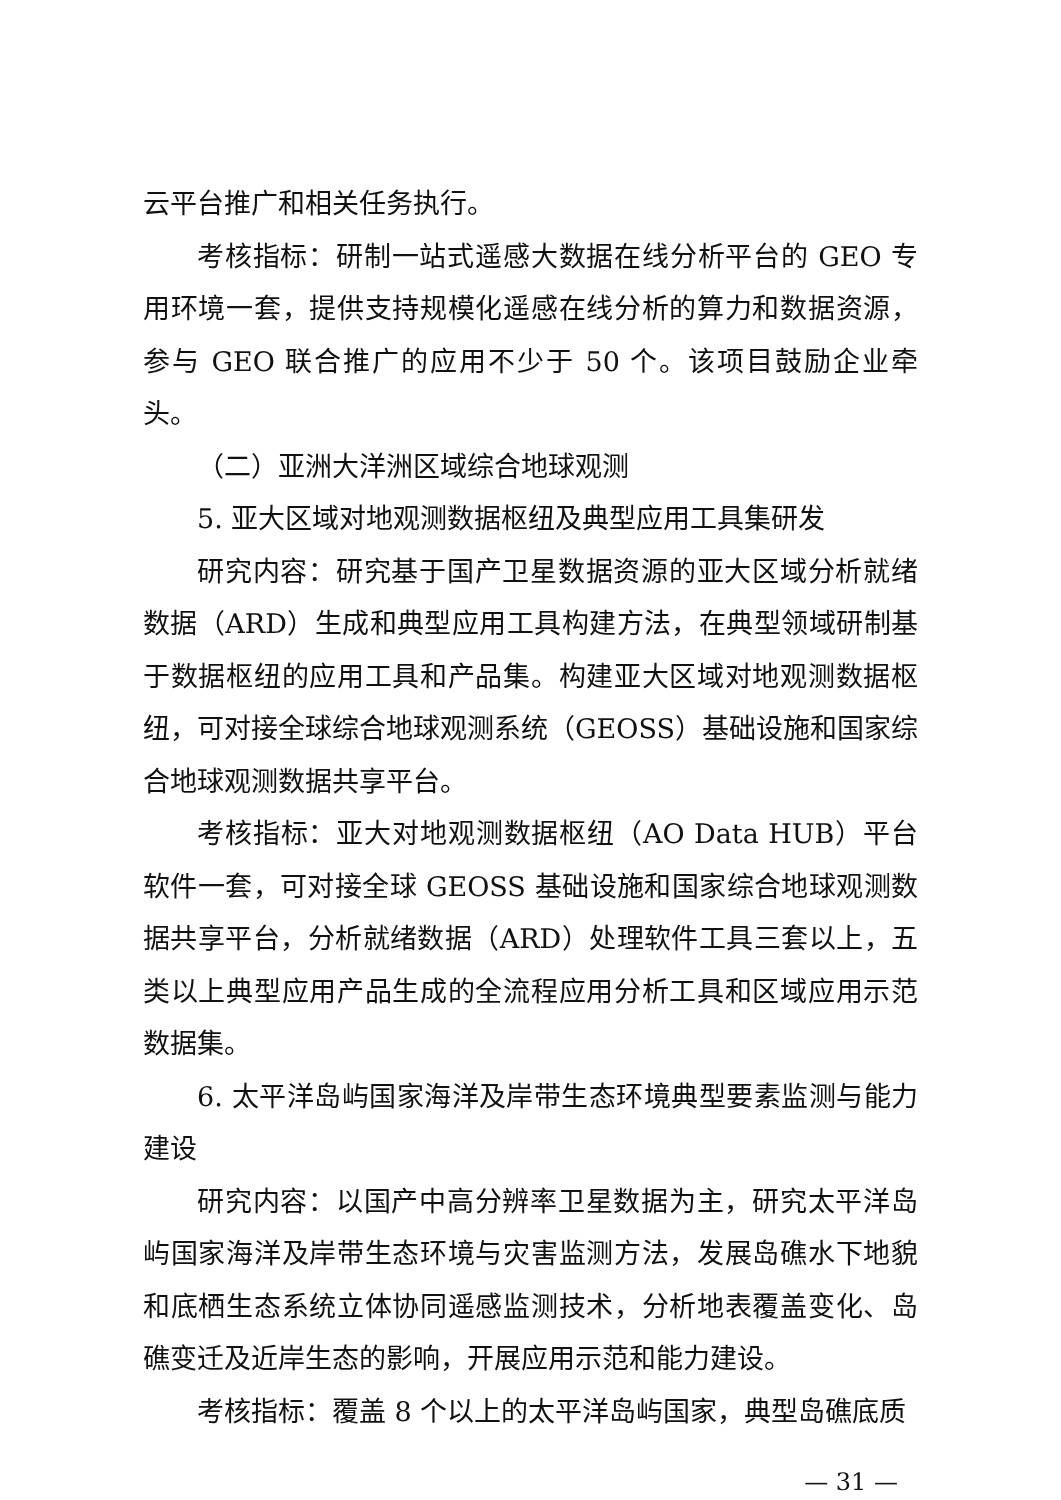云平台推广和相关任务执行。
考核指标：研制一站式遥感大数据在线分析平台的 GEO 专用环境一套，提供支持规模化遥感在线分析的算力和数据资源，参与 GEO 联合推广的应用不少于 50 个。该项目鼓励企业牵头。
（二）亚洲大洋洲区域综合地球观测
5. 亚大区域对地观测数据枢纽及典型应用工具集研发
研究内容：研究基于国产卫星数据资源的亚大区域分析就绪数据（ARD）生成和典型应用工具构建方法，在典型领域研制基于数据枢纽的应用工具和产品集。构建亚大区域对地观测数据枢纽，可对接全球综合地球观测系统（GEOSS）基础设施和国家综合地球观测数据共享平台。
考核指标：亚大对地观测数据枢纽（AO Data HUB）平台软件一套，可对接全球 GEOSS 基础设施和国家综合地球观测数据共享平台，分析就绪数据（ARD）处理软件工具三套以上，五类以上典型应用产品生成的全流程应用分析工具和区域应用示范数据集。
6. 太平洋岛屿国家海洋及岸带生态环境典型要素监测与能力建设
研究内容：以国产中高分辨率卫星数据为主，研究太平洋岛屿国家海洋及岸带生态环境与灾害监测方法，发展岛礁水下地貌和底栖生态系统立体协同遥感监测技术，分析地表覆盖变化、岛礁变迁及近岸生态的影响，开展应用示范和能力建设。
考核指标：覆盖 8 个以上的太平洋岛屿国家，典型岛礁底质
— 31 —